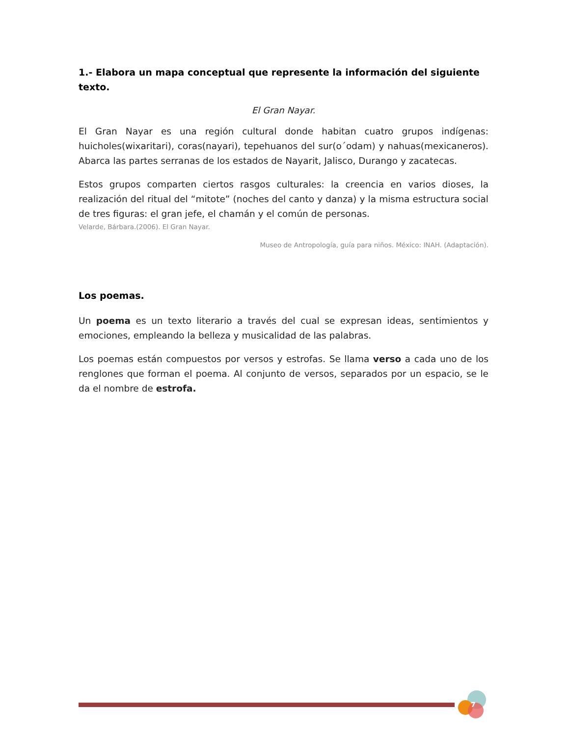1.- Elabora un mapa conceptual que represente la información del siguiente texto.
El Gran Nayar.
El Gran Nayar es una región cultural donde habitan cuatro grupos indígenas: huicholes(wixaritari), coras(nayari), tepehuanos del sur(o´odam) y nahuas(mexicaneros). Abarca las partes serranas de los estados de Nayarit, Jalisco, Durango y zacatecas.
Estos grupos comparten ciertos rasgos culturales: la creencia en varios dioses, la realización del ritual del “mitote” (noches del canto y danza) y la misma estructura social de tres figuras: el gran jefe, el chamán y el común de personas.
Velarde, Bárbara.(2006). El Gran Nayar.
Museo de Antropología, guía para niños. México: INAH. (Adaptación).
Los poemas.
Un poema es un texto literario a través del cual se expresan ideas, sentimientos y emociones, empleando la belleza y musicalidad de las palabras.
Los poemas están compuestos por versos y estrofas. Se llama verso a cada uno de los renglones que forman el poema. Al conjunto de versos, separados por un espacio, se le da el nombre de estrofa.
7